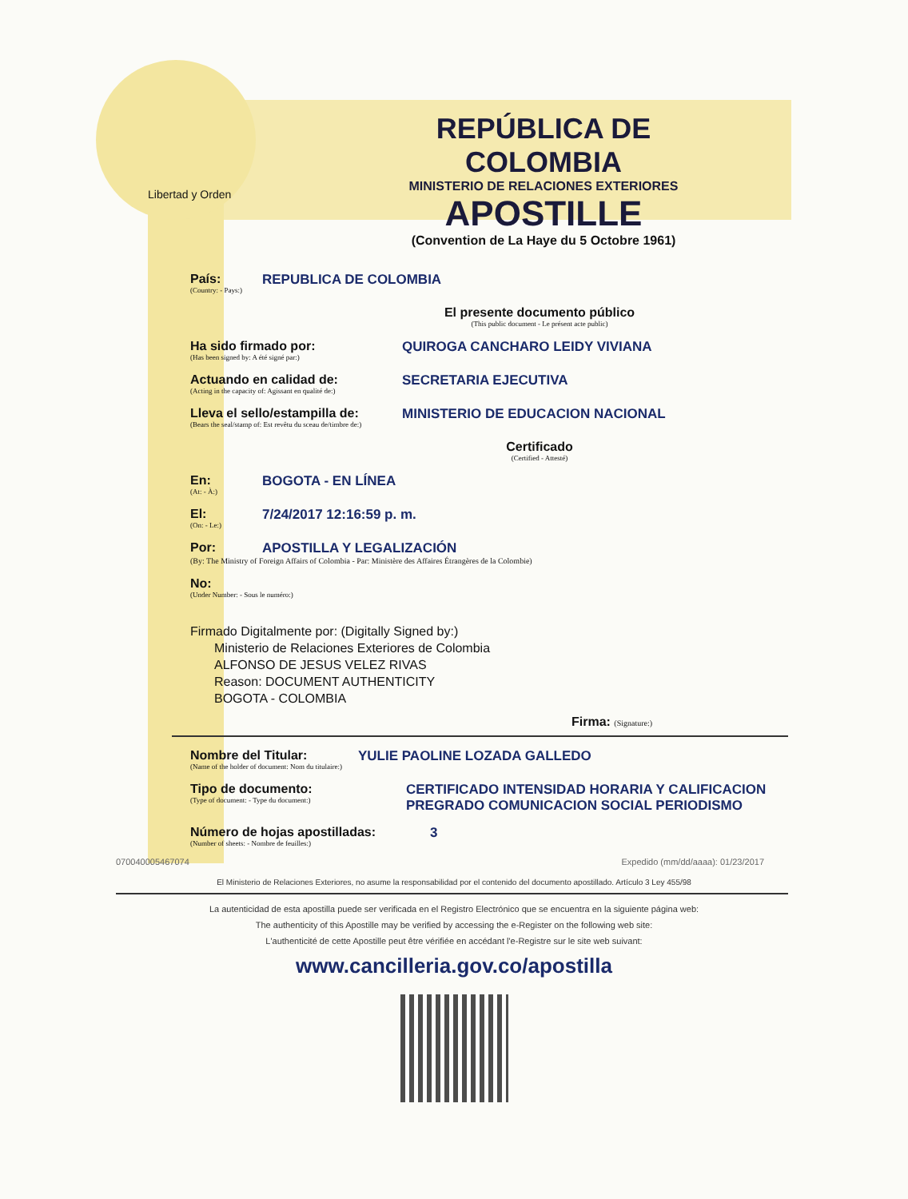Libertad y Orden
REPÚBLICA DE COLOMBIA
MINISTERIO DE RELACIONES EXTERIORES
APOSTILLE
(Convention de La Haye du 5 Octobre 1961)
País:
(Country: - Pays:)
REPUBLICA DE COLOMBIA
El presente documento público
(This public document - Le présent acte public)
Ha sido firmado por:
(Has been signed by: A été signé par:)
QUIROGA CANCHARO LEIDY VIVIANA
Actuando en calidad de:
(Acting in the capacity of: Agissant en qualité de:)
SECRETARIA EJECUTIVA
Lleva el sello/estampilla de:
(Bears the seal/stamp of: Est revêtu du sceau de/timbre de:)
MINISTERIO DE EDUCACION NACIONAL
Certificado
(Certified - Attesté)
En:
(At: - À:)
BOGOTA - EN LÍNEA
El:
(On: - Le:)
7/24/2017 12:16:59 p. m.
Por: APOSTILLA Y LEGALIZACIÓN
(By: The Ministry of Foreign Affairs of Colombia - Par: Ministère des Affaires Étrangères de la Colombie)
No:
(Under Number: - Sous le numéro:)
Firmado Digitalmente por: (Digitally Signed by:)
Ministerio de Relaciones Exteriores de Colombia
ALFONSO DE JESUS VELEZ RIVAS
Reason: DOCUMENT AUTHENTICITY
BOGOTA - COLOMBIA
Firma: (Signature:)
Nombre del Titular:
(Name of the holder of document: Nom du titulaire:)
YULIE PAOLINE LOZADA GALLEDO
Tipo de documento:
(Type of document: - Type du document:)
CERTIFICADO INTENSIDAD HORARIA Y CALIFICACION
PREGRADO COMUNICACION SOCIAL PERIODISMO
Número de hojas apostilladas:
(Number of sheets: - Nombre de feuilles:)
3
070040005467074 Expedido (mm/dd/aaaa): 01/23/2017
El Ministerio de Relaciones Exteriores, no asume la responsabilidad por el contenido del documento apostillado. Artículo 3 Ley 455/98
La autenticidad de esta apostilla puede ser verificada en el Registro Electrónico que se encuentra en la siguiente página web:
The authenticity of this Apostille may be verified by accessing the e-Register on the following web site:
L'authenticité de cette Apostille peut être vérifiée en accédant l'e-Registre sur le site web suivant:
www.cancilleria.gov.co/apostilla